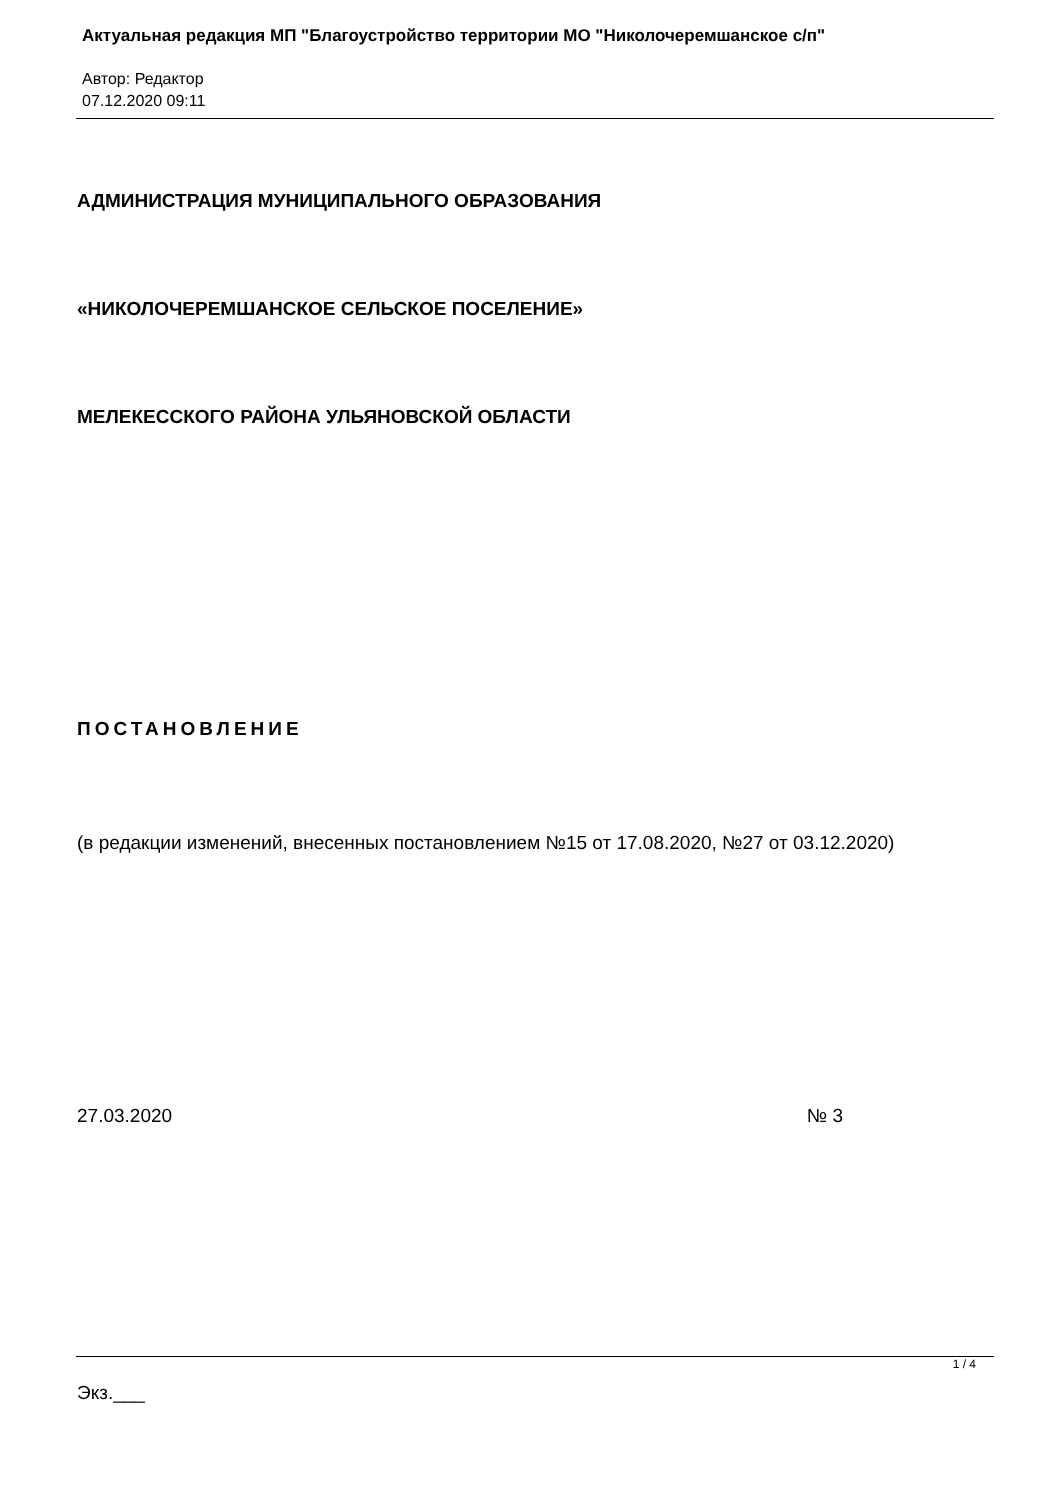Актуальная редакция МП "Благоустройство территории МО "Николочеремшанское с/п"
Автор: Редактор
07.12.2020 09:11
АДМИНИСТРАЦИЯ МУНИЦИПАЛЬНОГО ОБРАЗОВАНИЯ
«НИКОЛОЧЕРЕМШАНСКОЕ СЕЛЬСКОЕ ПОСЕЛЕНИЕ»
МЕЛЕКЕССКОГО РАЙОНА УЛЬЯНОВСКОЙ ОБЛАСТИ
ПОСТАНОВЛЕНИЕ
(в редакции изменений, внесенных постановлением №15 от 17.08.2020, №27 от 03.12.2020)
27.03.2020 № 3
Экз.___
1 / 4